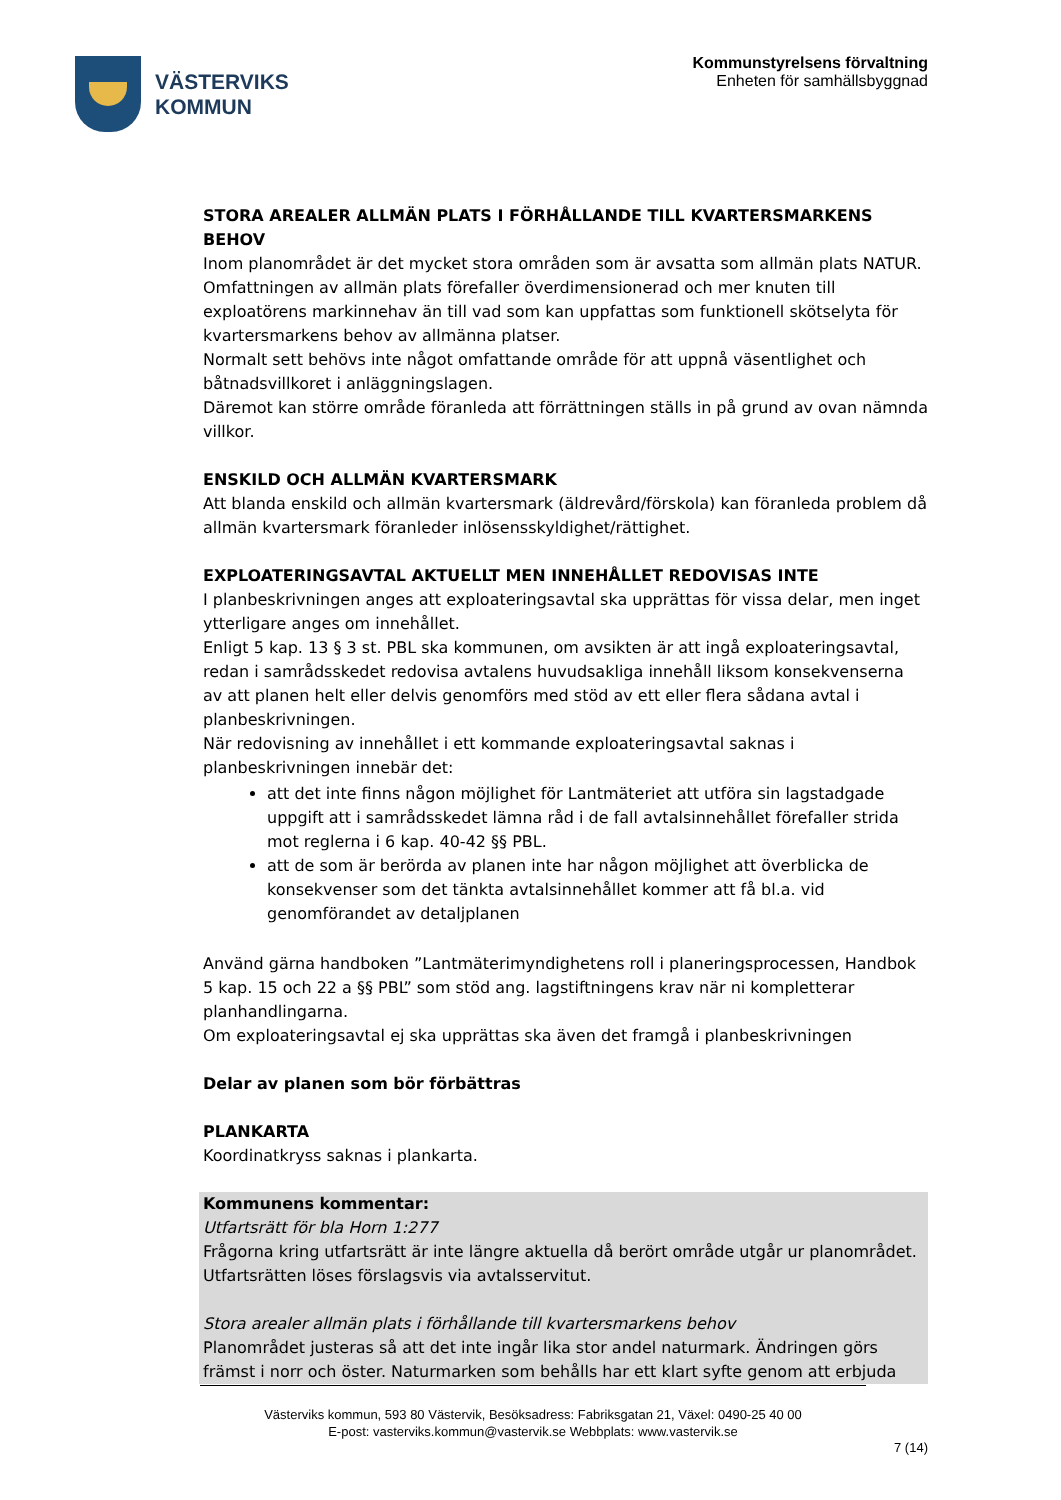VÄSTERVIKS
KOMMUN
Kommunstyrelsens förvaltning
Enheten för samhällsbyggnad
STORA AREALER ALLMÄN PLATS I FÖRHÅLLANDE TILL KVARTERSMARKENS BEHOV
Inom planområdet är det mycket stora områden som är avsatta som allmän plats NATUR. Omfattningen av allmän plats förefaller överdimensionerad och mer knuten till exploatörens markinnehav än till vad som kan uppfattas som funktionell skötselyta för kvartersmarkens behov av allmänna platser.
Normalt sett behövs inte något omfattande område för att uppnå väsentlighet och båtnadsvillkoret i anläggningslagen.
Däremot kan större område föranleda att förrättningen ställs in på grund av ovan nämnda villkor.
ENSKILD OCH ALLMÄN KVARTERSMARK
Att blanda enskild och allmän kvartersmark (äldrevård/förskola) kan föranleda problem då allmän kvartersmark föranleder inlösensskyldighet/rättighet.
EXPLOATERINGSAVTAL AKTUELLT MEN INNEHÅLLET REDOVISAS INTE
I planbeskrivningen anges att exploateringsavtal ska upprättas för vissa delar, men inget ytterligare anges om innehållet.
Enligt 5 kap. 13 § 3 st. PBL ska kommunen, om avsikten är att ingå exploateringsavtal, redan i samrådsskedet redovisa avtalens huvudsakliga innehåll liksom konsekvenserna av att planen helt eller delvis genomförs med stöd av ett eller flera sådana avtal i planbeskrivningen.
När redovisning av innehållet i ett kommande exploateringsavtal saknas i planbeskrivningen innebär det:
att det inte finns någon möjlighet för Lantmäteriet att utföra sin lagstadgade uppgift att i samrådsskedet lämna råd i de fall avtalsinnehållet förefaller strida mot reglerna i 6 kap. 40-42 §§ PBL.
att de som är berörda av planen inte har någon möjlighet att överblicka de konsekvenser som det tänkta avtalsinnehållet kommer att få bl.a. vid genomförandet av detaljplanen
Använd gärna handboken ”Lantmäterimyndighetens roll i planeringsprocessen, Handbok 5 kap. 15 och 22 a §§ PBL” som stöd ang. lagstiftningens krav när ni kompletterar planhandlingarna.
Om exploateringsavtal ej ska upprättas ska även det framgå i planbeskrivningen
Delar av planen som bör förbättras
PLANKARTA
Koordinatkryss saknas i plankarta.
Kommunens kommentar:
Utfartsrätt för bla Horn 1:277
Frågorna kring utfartsrätt är inte längre aktuella då berört område utgår ur planområdet. Utfartsrätten löses förslagsvis via avtalsservitut.
Stora arealer allmän plats i förhållande till kvartersmarkens behov
Planområdet justeras så att det inte ingår lika stor andel naturmark. Ändringen görs främst i norr och öster. Naturmarken som behålls har ett klart syfte genom att erbjuda
Västerviks kommun, 593 80 Västervik, Besöksadress: Fabriksgatan 21, Växel: 0490-25 40 00
E-post: vasterviks.kommun@vastervik.se Webbplats: www.vastervik.se
7 (14)